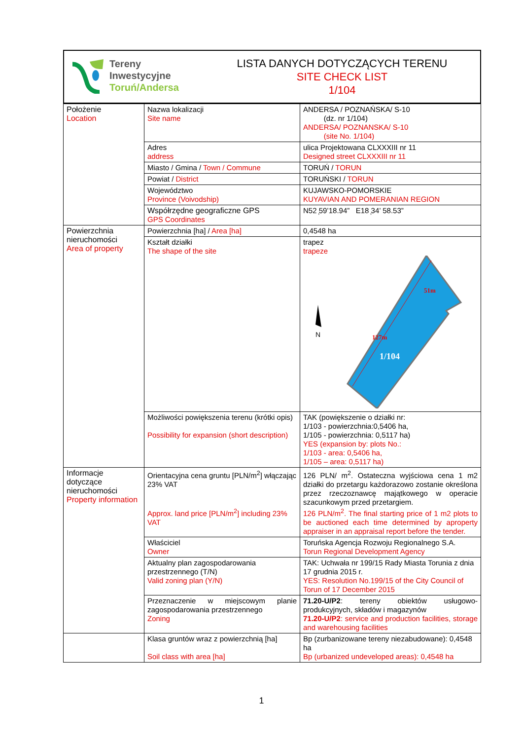| Tereny Inwestycyjne Toruń/Andersa | LISTA DANYCH DOTYCZĄCYCH TERENU SITE CHECK LIST 1/104 |
| Położenie Location | Nazwa lokalizacji Site name | ANDERSA / POZNAŃSKA/ S-10 (dz. nr 1/104) ANDERSA/ POZNANSKA/ S-10 (site No. 1/104) |
| | Adres address | ulica Projektowana CLXXXIII nr 11 Designed street CLXXXIII nr 11 |
| | Miasto / Gmina / Town / Commune | TORUŃ / TORUN |
| | Powiat / District | TORUŃSKI / TORUN |
| | Województwo Province (Voivodship) | KUJAWSKO-POMORSKIE KUYAVIAN AND POMERANIAN REGION |
| | Współrzędne geograficzne GPS GPS Coordinates | N52 ̦59’18.94” E18 ̦34’ 58.53” |
| Powierzchnia nieruchomości Area of property | Powierzchnia [ha] / Area [ha] | 0,4548 ha |
| | Kształt działki The shape of the site | trapez trapeze 51m 127m 1/104 N |
| | Możliwości powiększenia terenu (krótki opis) Possibility for expansion (short description) | TAK (powiększenie o działki nr: 1/103 - powierzchnia:0,5406 ha, 1/105 - powierzchnia: 0,5117 ha) YES (expansion by: plots No.: 1/103 - area: 0,5406 ha, 1/105 – area: 0,5117 ha) |
| Informacje dotyczące nieruchomości Property information | Orientacyjna cena gruntu [PLN/m<sup>2</sup>] włączając 23% VAT Approx. land price [PLN/m<sup>2</sup>] including 23% VAT | 126 PLN/ m<sup>2</sup>. Ostateczna wyjściowa cena 1 m2 działki do przetargu każdorazowo zostanie określona przez rzeczoznawcę majątkowego w operacie szacunkowym przed przetargiem. 126 PLN/m<sup>2</sup>. The final starting price of 1 m2 plots to be auctioned each time determined by aproperty appraiser in an appraisal report before the tender. |
| | Właściciel Owner | Toruńska Agencja Rozwoju Regionalnego S.A. Torun Regional Development Agency |
| | Aktualny plan zagospodarowania przestrzennego (T/N) Valid zoning plan (Y/N) | TAK: Uchwała nr 199/15 Rady Miasta Torunia z dnia 17 grudnia 2015 r. YES: Resolution No.199/15 of the City Council of Torun of 17 December 2015 |
| | Przeznaczenie w miejscowym planie zagospodarowania przestrzennego Zoning | 71.20-U/P2 : tereny obiektów usługowo-produkcyjnych, składów i magazynów 71.20-U/P2 : service and production facilities, storage and warehousing facilities |
| | Klasa gruntów wraz z powierzchnią [ha] Soil class with area [ha] | Bp (zurbanizowane tereny niezabudowane): 0,4548 ha Bp (urbanized undeveloped areas): 0,4548 ha |
1